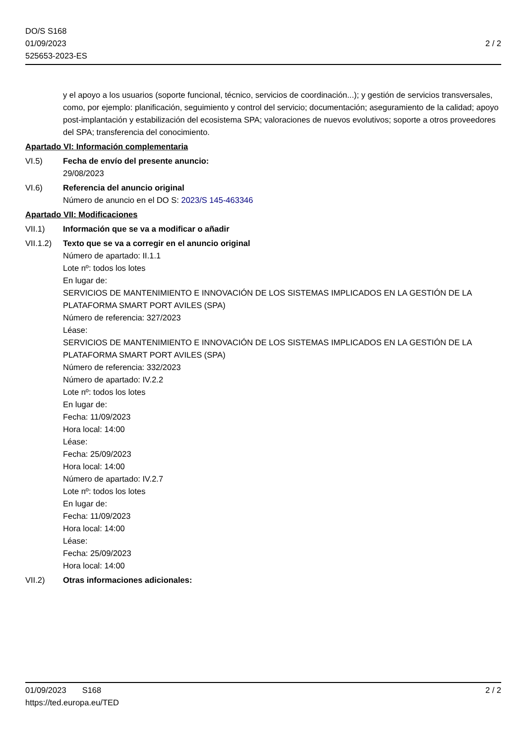DO/S S168
01/09/2023
525653-2023-ES
2 / 2
y el apoyo a los usuarios (soporte funcional, técnico, servicios de coordinación...); y gestión de servicios transversales, como, por ejemplo: planificación, seguimiento y control del servicio; documentación; aseguramiento de la calidad; apoyo post-implantación y estabilización del ecosistema SPA; valoraciones de nuevos evolutivos; soporte a otros proveedores del SPA; transferencia del conocimiento.
Apartado VI: Información complementaria
VI.5) Fecha de envío del presente anuncio:
29/08/2023
VI.6) Referencia del anuncio original
Número de anuncio en el DO S: 2023/S 145-463346
Apartado VII: Modificaciones
VII.1) Información que se va a modificar o añadir
VII.1.2)
Texto que se va a corregir en el anuncio original
Número de apartado: II.1.1
Lote nº: todos los lotes
En lugar de:
SERVICIOS DE MANTENIMIENTO E INNOVACIÓN DE LOS SISTEMAS IMPLICADOS EN LA GESTIÓN DE LA PLATAFORMA SMART PORT AVILES (SPA)
Número de referencia: 327/2023
Léase:
SERVICIOS DE MANTENIMIENTO E INNOVACIÓN DE LOS SISTEMAS IMPLICADOS EN LA GESTIÓN DE LA PLATAFORMA SMART PORT AVILES (SPA)
Número de referencia: 332/2023
Número de apartado: IV.2.2
Lote nº: todos los lotes
En lugar de:
Fecha: 11/09/2023
Hora local: 14:00
Léase:
Fecha: 25/09/2023
Hora local: 14:00
Número de apartado: IV.2.7
Lote nº: todos los lotes
En lugar de:
Fecha: 11/09/2023
Hora local: 14:00
Léase:
Fecha: 25/09/2023
Hora local: 14:00
VII.2) Otras informaciones adicionales:
01/09/2023 S168 2 / 2
https://ted.europa.eu/TED